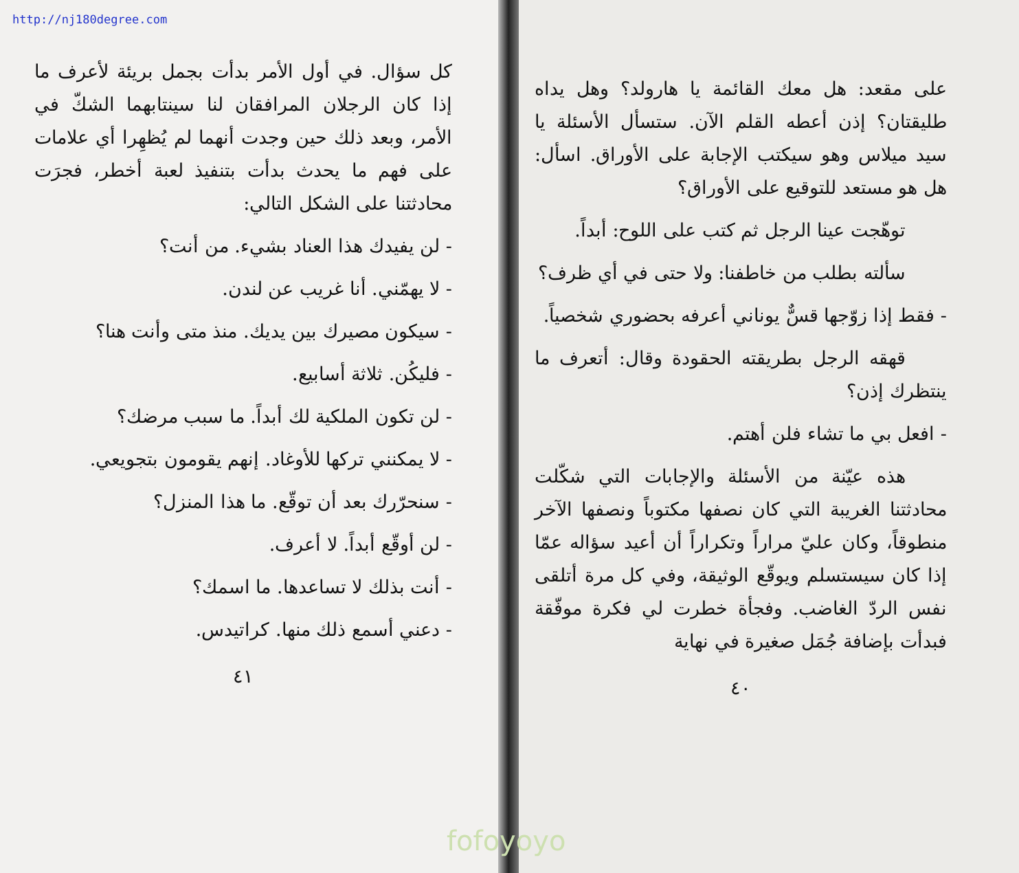http://nj180degree.com
على مقعد: هل معك القائمة يا هارولد؟ وهل يداه طليقتان؟ إذن أعطه القلم الآن. ستسأل الأسئلة يا سيد ميلاس وهو سيكتب الإجابة على الأوراق. اسأل: هل هو مستعد للتوقيع على الأوراق؟
توهّجت عينا الرجل ثم كتب على اللوح: أبداً.
سألته بطلب من خاطفنا: ولا حتى في أي ظرف؟
- فقط إذا زوّجها قسٌّ يوناني أعرفه بحضوري شخصياً.
قهقه الرجل بطريقته الحقودة وقال: أتعرف ما ينتظرك إذن؟
- افعل بي ما تشاء فلن أهتم.
هذه عيّنة من الأسئلة والإجابات التي شكّلت محادثتنا الغريبة التي كان نصفها مكتوباً ونصفها الآخر منطوقاً، وكان عليّ مراراً وتكراراً أن أعيد سؤاله عمّا إذا كان سيستسلم ويوقّع الوثيقة، وفي كل مرة أتلقى نفس الردّ الغاضب. وفجأة خطرت لي فكرة موفّقة فبدأت بإضافة جُمَل صغيرة في نهاية
٤٠
كل سؤال. في أول الأمر بدأت بجمل بريئة لأعرف ما إذا كان الرجلان المرافقان لنا سينتابهما الشكّ في الأمر، وبعد ذلك حين وجدت أنهما لم يُظهِرا أي علامات على فهم ما يحدث بدأت بتنفيذ لعبة أخطر، فجرَت محادثتنا على الشكل التالي:
- لن يفيدك هذا العناد بشيء. من أنت؟
- لا يهمّني. أنا غريب عن لندن.
- سيكون مصيرك بين يديك. منذ متى وأنت هنا؟
- فليكُن. ثلاثة أسابيع.
- لن تكون الملكية لك أبداً. ما سبب مرضك؟
- لا يمكنني تركها للأوغاد. إنهم يقومون بتجويعي.
- سنحرّرك بعد أن توقّع. ما هذا المنزل؟
- لن أوقّع أبداً. لا أعرف.
- أنت بذلك لا تساعدها. ما اسمك؟
- دعني أسمع ذلك منها. كراتيدس.
٤١
fofoyoyo